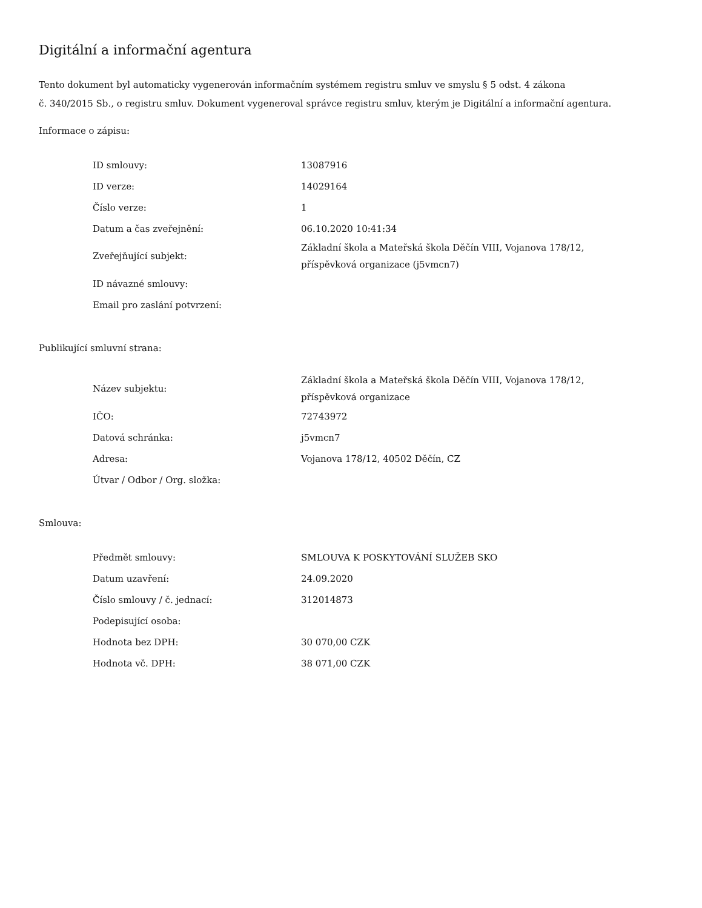Digitální a informační agentura
Tento dokument byl automaticky vygenerován informačním systémem registru smluv ve smyslu § 5 odst. 4 zákona
č. 340/2015 Sb., o registru smluv. Dokument vygeneroval správce registru smluv, kterým je Digitální a informační agentura.
Informace o zápisu:
| ID smlouvy: | 13087916 |
| ID verze: | 14029164 |
| Číslo verze: | 1 |
| Datum a čas zveřejnění: | 06.10.2020 10:41:34 |
| Zveřejňující subjekt: | Základní škola a Mateřská škola Děčín VIII, Vojanova 178/12, příspěvková organizace (j5vmcn7) |
| ID návazné smlouvy: | |
| Email pro zaslání potvrzení: | |
Publikující smluvní strana:
| Název subjektu: | Základní škola a Mateřská škola Děčín VIII, Vojanova 178/12, příspěvková organizace |
| IČO: | 72743972 |
| Datová schránka: | j5vmcn7 |
| Adresa: | Vojanova 178/12, 40502 Děčín, CZ |
| Útvar / Odbor / Org. složka: | |
Smlouva:
| Předmět smlouvy: | SMLOUVA K POSKYTOVÁNÍ SLUŽEB SKO |
| Datum uzavření: | 24.09.2020 |
| Číslo smlouvy / č. jednací: | 312014873 |
| Podepisující osoba: | |
| Hodnota bez DPH: | 30 070,00 CZK |
| Hodnota vč. DPH: | 38 071,00 CZK |